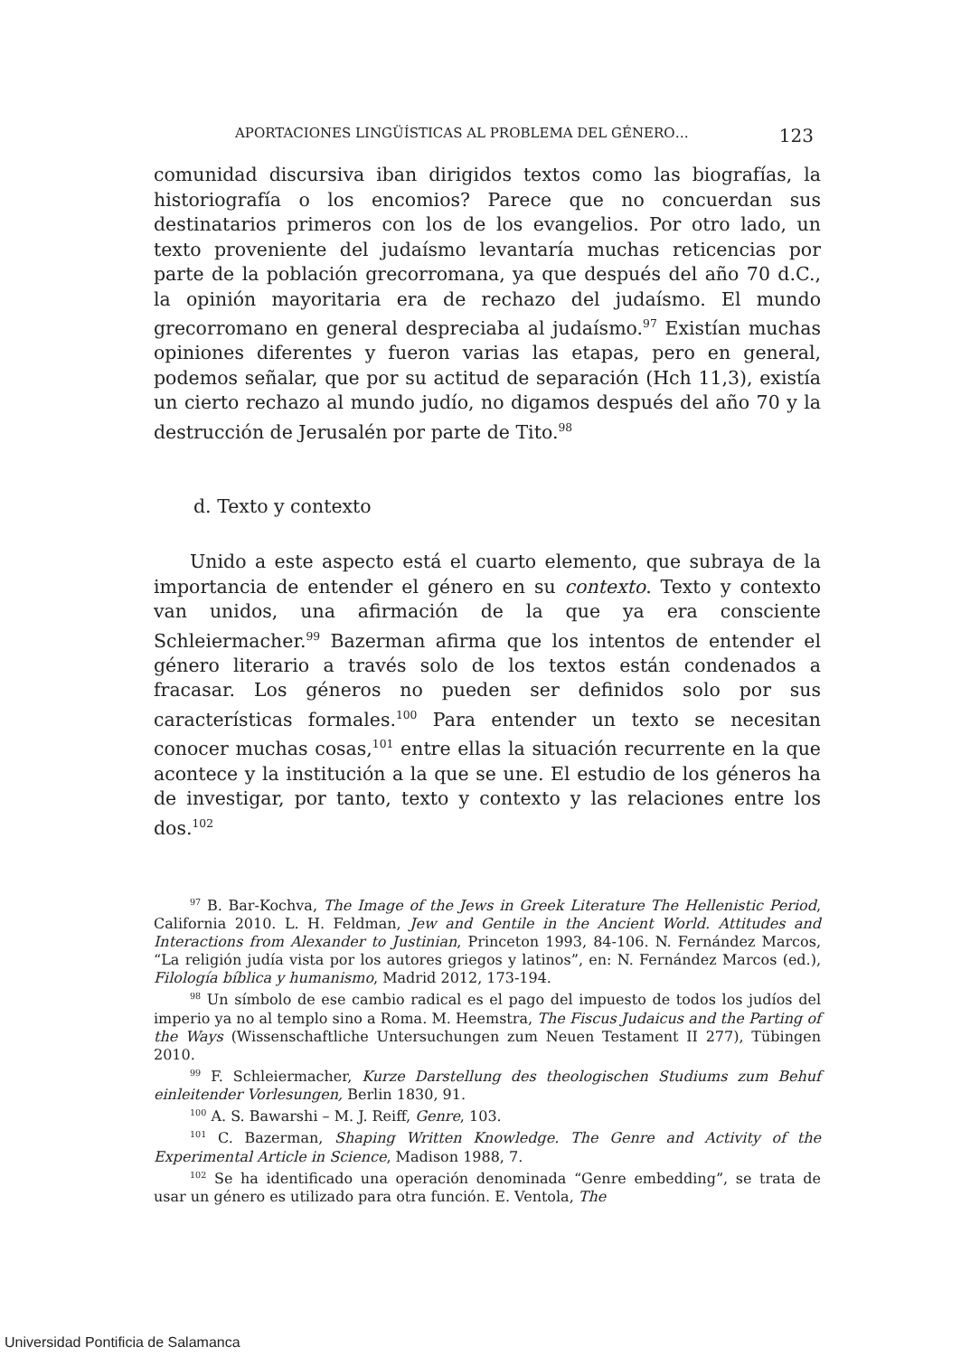APORTACIONES LINGÜÍSTICAS AL PROBLEMA DEL GÉNERO… 123
comunidad discursiva iban dirigidos textos como las biografías, la historiografía o los encomios? Parece que no concuerdan sus destinatarios primeros con los de los evangelios. Por otro lado, un texto proveniente del judaísmo levantaría muchas reticencias por parte de la población grecorromana, ya que después del año 70 d.C., la opinión mayoritaria era de rechazo del judaísmo. El mundo grecorromano en general despreciaba al judaísmo.<sup>97</sup> Existían muchas opiniones diferentes y fueron varias las etapas, pero en general, podemos señalar, que por su actitud de separación (Hch 11,3), existía un cierto rechazo al mundo judío, no digamos después del año 70 y la destrucción de Jerusalén por parte de Tito.<sup>98</sup>
d. Texto y contexto
Unido a este aspecto está el cuarto elemento, que subraya de la importancia de entender el género en su contexto. Texto y contexto van unidos, una afirmación de la que ya era consciente Schleiermacher.<sup>99</sup> Bazerman afirma que los intentos de entender el género literario a través solo de los textos están condenados a fracasar. Los géneros no pueden ser definidos solo por sus características formales.<sup>100</sup> Para entender un texto se necesitan conocer muchas cosas,<sup>101</sup> entre ellas la situación recurrente en la que acontece y la institución a la que se une. El estudio de los géneros ha de investigar, por tanto, texto y contexto y las relaciones entre los dos.<sup>102</sup>
<sup>97</sup> B. Bar-Kochva, The Image of the Jews in Greek Literature The Hellenistic Period, California 2010. L. H. Feldman, Jew and Gentile in the Ancient World. Attitudes and Interactions from Alexander to Justinian, Princeton 1993, 84-106. N. Fernández Marcos, “La religión judía vista por los autores griegos y latinos”, en: N. Fernández Marcos (ed.), Filología bíblica y humanismo, Madrid 2012, 173-194.
<sup>98</sup> Un símbolo de ese cambio radical es el pago del impuesto de todos los judíos del imperio ya no al templo sino a Roma. M. Heemstra, The Fiscus Judaicus and the Parting of the Ways (Wissenschaftliche Untersuchungen zum Neuen Testament II 277), Tübingen 2010.
<sup>99</sup> F. Schleiermacher, Kurze Darstellung des theologischen Studiums zum Behuf einleitender Vorlesungen, Berlin 1830, 91.
<sup>100</sup> A. S. Bawarshi – M. J. Reiff, Genre, 103.
<sup>101</sup> C. Bazerman, Shaping Written Knowledge. The Genre and Activity of the Experimental Article in Science, Madison 1988, 7.
<sup>102</sup> Se ha identificado una operación denominada “Genre embedding”, se trata de usar un género es utilizado para otra función. E. Ventola, The
Universidad Pontificia de Salamanca